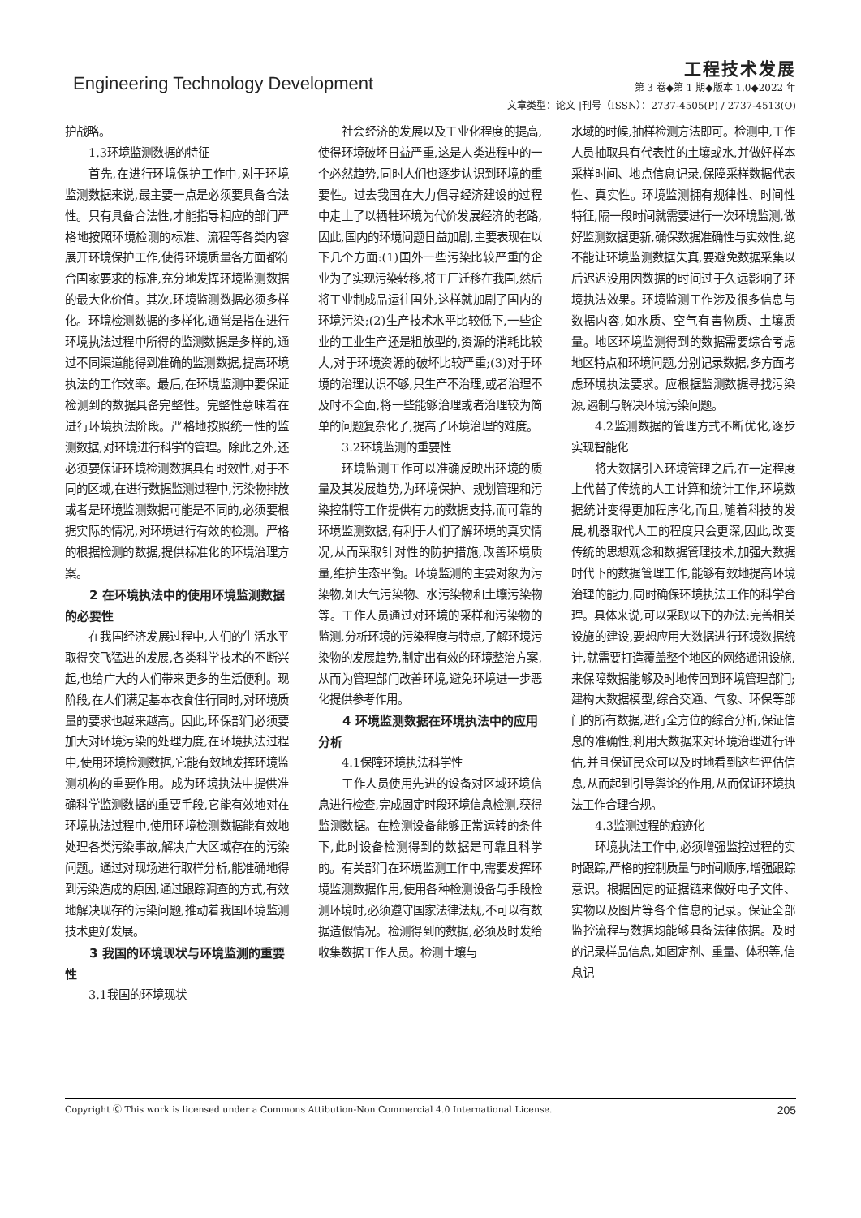Engineering Technology Development
工程技术发展
第 3 卷◆第 1 期◆版本 1.0◆2022 年
文章类型：论文 |刊号（ISSN）：2737-4505(P) / 2737-4513(O)
护战略。
1.3环境监测数据的特征
首先,在进行环境保护工作中,对于环境监测数据来说,最主要一点是必须要具备合法性。只有具备合法性,才能指导相应的部门严格地按照环境检测的标准、流程等各类内容展开环境保护工作,使得环境质量各方面都符合国家要求的标准,充分地发挥环境监测数据的最大化价值。其次,环境监测数据必须多样化。环境检测数据的多样化,通常是指在进行环境执法过程中所得的监测数据是多样的,通过不同渠道能得到准确的监测数据,提高环境执法的工作效率。最后,在环境监测中要保证检测到的数据具备完整性。完整性意味着在进行环境执法阶段。严格地按照统一性的监测数据,对环境进行科学的管理。除此之外,还必须要保证环境检测数据具有时效性,对于不同的区域,在进行数据监测过程中,污染物排放或者是环境监测数据可能是不同的,必须要根据实际的情况,对环境进行有效的检测。严格的根据检测的数据,提供标准化的环境治理方案。
2 在环境执法中的使用环境监测数据的必要性
在我国经济发展过程中,人们的生活水平取得突飞猛进的发展,各类科学技术的不断兴起,也给广大的人们带来更多的生活便利。现阶段,在人们满足基本衣食住行同时,对环境质量的要求也越来越高。因此,环保部门必须要加大对环境污染的处理力度,在环境执法过程中,使用环境检测数据,它能有效地发挥环境监测机构的重要作用。成为环境执法中提供准确科学监测数据的重要手段,它能有效地对在环境执法过程中,使用环境检测数据能有效地处理各类污染事故,解决广大区域存在的污染问题。通过对现场进行取样分析,能准确地得到污染造成的原因,通过跟踪调查的方式,有效地解决现存的污染问题,推动着我国环境监测技术更好发展。
3 我国的环境现状与环境监测的重要性
3.1我国的环境现状
社会经济的发展以及工业化程度的提高,使得环境破坏日益严重,这是人类进程中的一个必然趋势,同时人们也逐步认识到环境的重要性。过去我国在大力倡导经济建设的过程中走上了以牺牲环境为代价发展经济的老路,因此,国内的环境问题日益加剧,主要表现在以下几个方面:(1)国外一些污染比较严重的企业为了实现污染转移,将工厂迁移在我国,然后将工业制成品运往国外,这样就加剧了国内的环境污染;(2)生产技术水平比较低下,一些企业的工业生产还是粗放型的,资源的消耗比较大,对于环境资源的破坏比较严重;(3)对于环境的治理认识不够,只生产不治理,或者治理不及时不全面,将一些能够治理或者治理较为简单的问题复杂化了,提高了环境治理的难度。
3.2环境监测的重要性
环境监测工作可以准确反映出环境的质量及其发展趋势,为环境保护、规划管理和污染控制等工作提供有力的数据支持,而可靠的环境监测数据,有利于人们了解环境的真实情况,从而采取针对性的防护措施,改善环境质量,维护生态平衡。环境监测的主要对象为污染物,如大气污染物、水污染物和土壤污染物等。工作人员通过对环境的采样和污染物的监测,分析环境的污染程度与特点,了解环境污染物的发展趋势,制定出有效的环境整治方案,从而为管理部门改善环境,避免环境进一步恶化提供参考作用。
4 环境监测数据在环境执法中的应用分析
4.1保障环境执法科学性
工作人员使用先进的设备对区域环境信息进行检查,完成固定时段环境信息检测,获得监测数据。在检测设备能够正常运转的条件下,此时设备检测得到的数据是可靠且科学的。有关部门在环境监测工作中,需要发挥环境监测数据作用,使用各种检测设备与手段检测环境时,必须遵守国家法律法规,不可以有数据造假情况。检测得到的数据,必须及时发给收集数据工作人员。检测土壤与
水域的时候,抽样检测方法即可。检测中,工作人员抽取具有代表性的土壤或水,并做好样本采样时间、地点信息记录,保障采样数据代表性、真实性。环境监测拥有规律性、时间性特征,隔一段时间就需要进行一次环境监测,做好监测数据更新,确保数据准确性与实效性,绝不能让环境监测数据失真,要避免数据采集以后迟迟没用因数据的时间过于久远影响了环境执法效果。环境监测工作涉及很多信息与数据内容,如水质、空气有害物质、土壤质量。地区环境监测得到的数据需要综合考虑地区特点和环境问题,分别记录数据,多方面考虑环境执法要求。应根据监测数据寻找污染源,遏制与解决环境污染问题。
4.2监测数据的管理方式不断优化,逐步实现智能化
将大数据引入环境管理之后,在一定程度上代替了传统的人工计算和统计工作,环境数据统计变得更加程序化,而且,随着科技的发展,机器取代人工的程度只会更深,因此,改变传统的思想观念和数据管理技术,加强大数据时代下的数据管理工作,能够有效地提高环境治理的能力,同时确保环境执法工作的科学合理。具体来说,可以采取以下的办法:完善相关设施的建设,要想应用大数据进行环境数据统计,就需要打造覆盖整个地区的网络通讯设施,来保障数据能够及时地传回到环境管理部门;建构大数据模型,综合交通、气象、环保等部门的所有数据,进行全方位的综合分析,保证信息的准确性;利用大数据来对环境治理进行评估,并且保证民众可以及时地看到这些评估信息,从而起到引导舆论的作用,从而保证环境执法工作合理合规。
4.3监测过程的痕迹化
环境执法工作中,必须增强监控过程的实时跟踪,严格的控制质量与时间顺序,增强跟踪意识。根据固定的证据链来做好电子文件、实物以及图片等各个信息的记录。保证全部监控流程与数据均能够具备法律依据。及时的记录样品信息,如固定剂、重量、体积等,信息记
Copyright Ⓒ This work is licensed under a Commons Attibution-Non Commercial 4.0 International License. 205